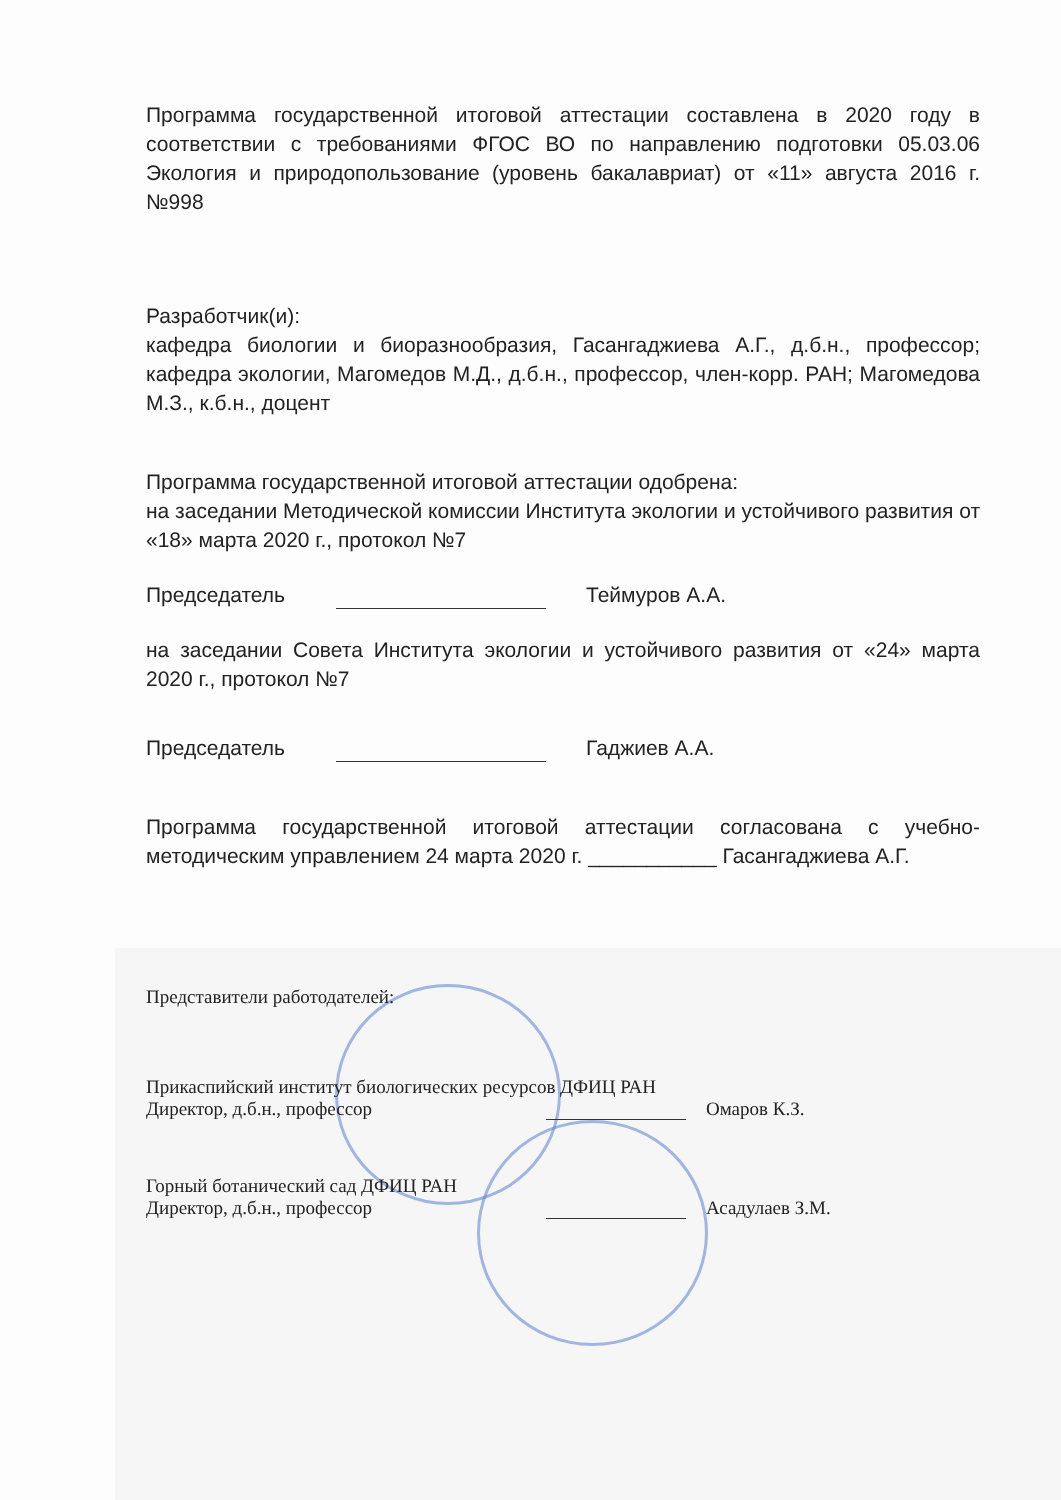Программа государственной итоговой аттестации составлена в 2020 году в соответствии с требованиями ФГОС ВО по направлению подготовки 05.03.06 Экология и природопользование (уровень бакалавриат) от «11» августа 2016 г. №998
Разработчик(и):
кафедра биологии и биоразнообразия, Гасангаджиева А.Г., д.б.н., профессор; кафедра экологии, Магомедов М.Д., д.б.н., профессор, член-корр. РАН; Магомедова М.З., к.б.н., доцент
Программа государственной итоговой аттестации одобрена:
на заседании Методической комиссии Института экологии и устойчивого развития от «18» марта 2020 г., протокол №7
Председатель Теймуров А.А.
на заседании Совета Института экологии и устойчивого развития от «24» марта 2020 г., протокол №7
Председатель Гаджиев А.А.
Программа государственной итоговой аттестации согласована с учебно-методическим управлением 24 марта 2020 г. ___________ Гасангаджиева А.Г.
Представители работодателей:
Прикаспийский институт биологических ресурсов ДФИЦ РАН
Директор, д.б.н., профессор Омаров К.З.
Горный ботанический сад ДФИЦ РАН
Директор, д.б.н., профессор Асадулаев З.М.